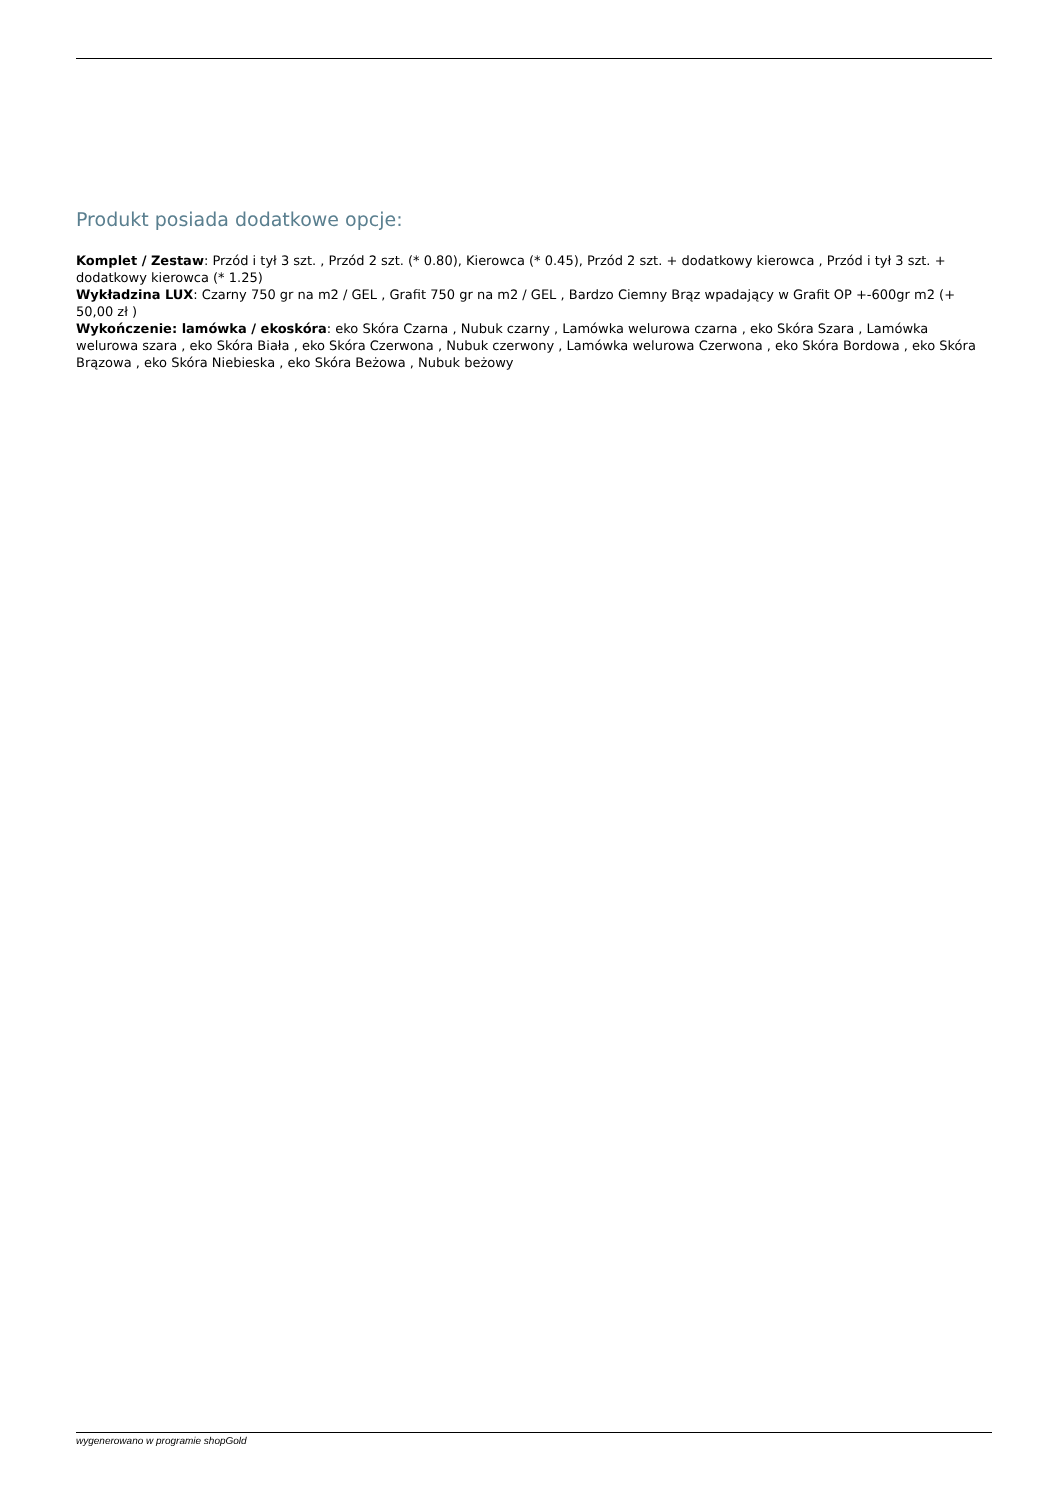Produkt posiada dodatkowe opcje:
Komplet / Zestaw: Przód i tył 3 szt. , Przód 2 szt. (* 0.80), Kierowca (* 0.45), Przód 2 szt. + dodatkowy kierowca , Przód i tył 3 szt. + dodatkowy kierowca (* 1.25)
Wykładzina LUX: Czarny 750 gr na m2 / GEL , Grafit 750 gr na m2 / GEL , Bardzo Ciemny Brąz wpadający w Grafit OP +-600gr m2 (+ 50,00 zł )
Wykończenie: lamówka / ekoskóra: eko Skóra Czarna , Nubuk czarny , Lamówka welurowa czarna , eko Skóra Szara , Lamówka welurowa szara , eko Skóra Biała , eko Skóra Czerwona , Nubuk czerwony , Lamówka welurowa Czerwona , eko Skóra Bordowa , eko Skóra Brązowa , eko Skóra Niebieska , eko Skóra Beżowa , Nubuk beżowy
wygenerowano w programie shopGold